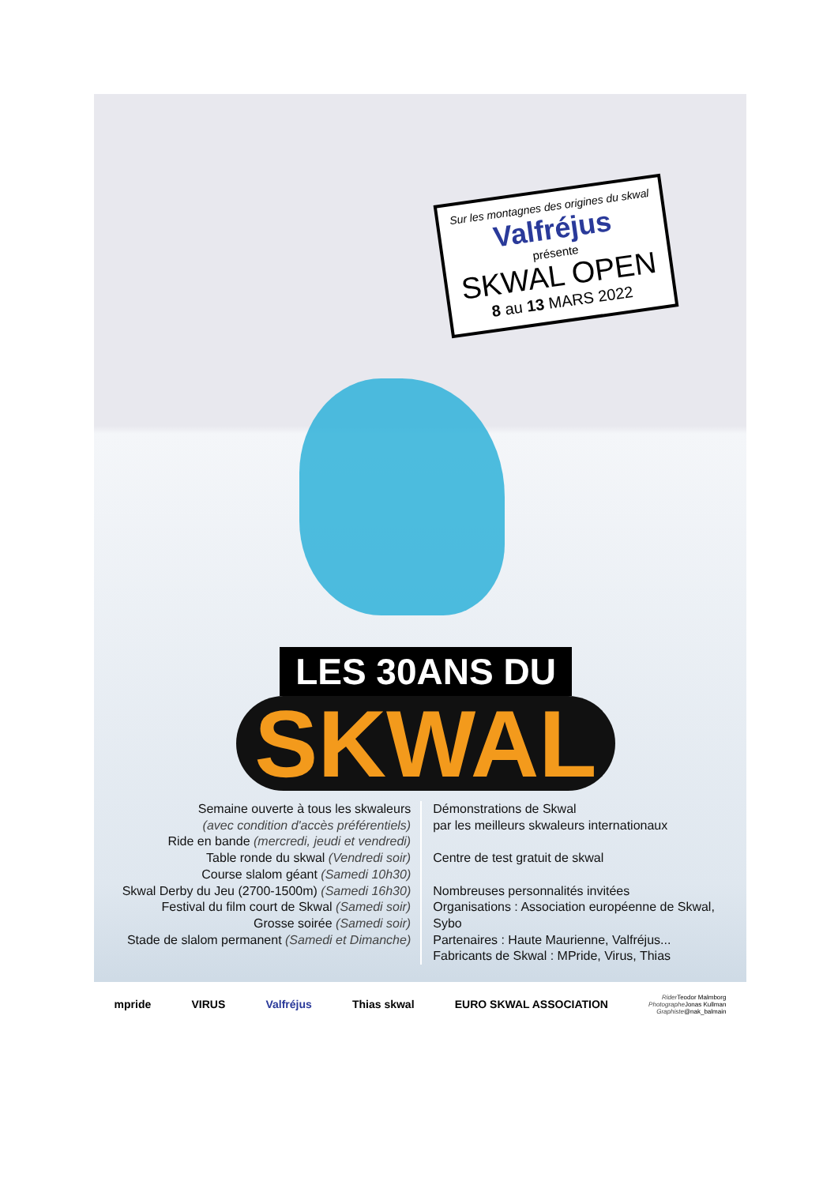Sur les montagnes des origines du skwal
Valfréjus
présente
SKWAL OPEN
8 au 13 MARS 2022
LES 30ANS DU
SKWAL
Semaine ouverte à tous les skwaleurs
(avec condition d'accès préférentiels)
Ride en bande (mercredi, jeudi et vendredi)
Table ronde du skwal (Vendredi soir)
Course slalom géant (Samedi 10h30)
Skwal Derby du Jeu (2700-1500m) (Samedi 16h30)
Festival du film court de Skwal (Samedi soir)
Grosse soirée (Samedi soir)
Stade de slalom permanent (Samedi et Dimanche)
Démonstrations de Skwal
par les meilleurs skwaleurs internationaux
Centre de test gratuit de skwal
Nombreuses personnalités invitées
Organisations : Association européenne de Skwal, Sybo
Partenaires : Haute Maurienne, Valfréjus...
Fabricants de Skwal : MPride, Virus, Thias
mpride VIRUS Valfréjus Thias skwal EURO SKWAL ASSOCIATION Rider Teodor Malmborg
Photographe Jonas Kullman
Graphiste@nak_balmain